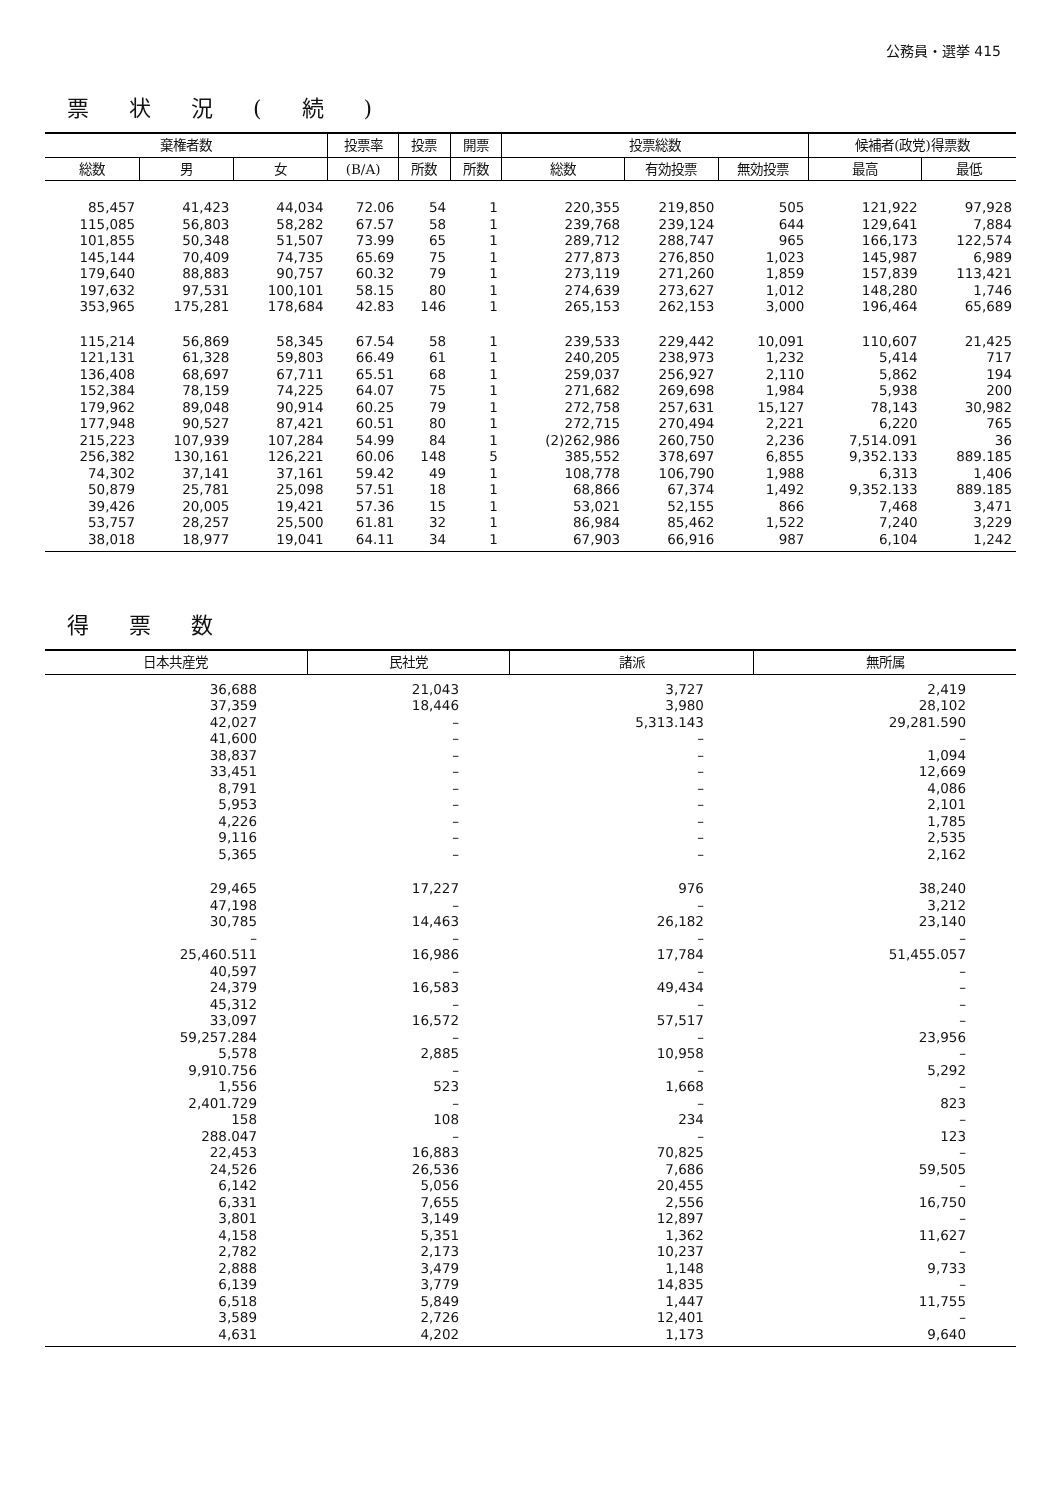公務員・選挙 415
票状況(続)
| 棄権者数 | | | 投票率 | 投票 | 開票 | 投票総数 | | | 候補者(政党)得票数 | |
| --- | --- | --- | --- | --- | --- | --- | --- | --- | --- | --- |
| 総数 | 男 | 女 | (B/A) | 所数 | 所数 | 総数 | 有効投票 | 無効投票 | 最高 | 最低 |
| 85,457 | 41,423 | 44,034 | 72.06 | 54 | 1 | 220,355 | 219,850 | 505 | 121,922 | 97,928 |
| 115,085 | 56,803 | 58,282 | 67.57 | 58 | 1 | 239,768 | 239,124 | 644 | 129,641 | 7,884 |
| 101,855 | 50,348 | 51,507 | 73.99 | 65 | 1 | 289,712 | 288,747 | 965 | 166,173 | 122,574 |
| 145,144 | 70,409 | 74,735 | 65.69 | 75 | 1 | 277,873 | 276,850 | 1,023 | 145,987 | 6,989 |
| 179,640 | 88,883 | 90,757 | 60.32 | 79 | 1 | 273,119 | 271,260 | 1,859 | 157,839 | 113,421 |
| 197,632 | 97,531 | 100,101 | 58.15 | 80 | 1 | 274,639 | 273,627 | 1,012 | 148,280 | 1,746 |
| 353,965 | 175,281 | 178,684 | 42.83 | 146 | 1 | 265,153 | 262,153 | 3,000 | 196,464 | 65,689 |
| 115,214 | 56,869 | 58,345 | 67.54 | 58 | 1 | 239,533 | 229,442 | 10,091 | 110,607 | 21,425 |
| 121,131 | 61,328 | 59,803 | 66.49 | 61 | 1 | 240,205 | 238,973 | 1,232 | 5,414 | 717 |
| 136,408 | 68,697 | 67,711 | 65.51 | 68 | 1 | 259,037 | 256,927 | 2,110 | 5,862 | 194 |
| 152,384 | 78,159 | 74,225 | 64.07 | 75 | 1 | 271,682 | 269,698 | 1,984 | 5,938 | 200 |
| 179,962 | 89,048 | 90,914 | 60.25 | 79 | 1 | 272,758 | 257,631 | 15,127 | 78,143 | 30,982 |
| 177,948 | 90,527 | 87,421 | 60.51 | 80 | 1 | 272,715 | 270,494 | 2,221 | 6,220 | 765 |
| 215,223 | 107,939 | 107,284 | 54.99 | 84 | 1 | (2)262,986 | 260,750 | 2,236 | 7,514.091 | 36 |
| 256,382 | 130,161 | 126,221 | 60.06 | 148 | 5 | 385,552 | 378,697 | 6,855 | 9,352.133 | 889.185 |
| 74,302 | 37,141 | 37,161 | 59.42 | 49 | 1 | 108,778 | 106,790 | 1,988 | 6,313 | 1,406 |
| 50,879 | 25,781 | 25,098 | 57.51 | 18 | 1 | 68,866 | 67,374 | 1,492 | 9,352.133 | 889.185 |
| 39,426 | 20,005 | 19,421 | 57.36 | 15 | 1 | 53,021 | 52,155 | 866 | 7,468 | 3,471 |
| 53,757 | 28,257 | 25,500 | 61.81 | 32 | 1 | 86,984 | 85,462 | 1,522 | 7,240 | 3,229 |
| 38,018 | 18,977 | 19,041 | 64.11 | 34 | 1 | 67,903 | 66,916 | 987 | 6,104 | 1,242 |
得票数
| 日本共産党 | 民社党 | 諸派 | 無所属 |
| --- | --- | --- | --- |
| 36,688 | 21,043 | 3,727 | 2,419 |
| 37,359 | 18,446 | 3,980 | 28,102 |
| 42,027 | – | 5,313.143 | 29,281.590 |
| 41,600 | – | – | – |
| 38,837 | – | – | 1,094 |
| 33,451 | – | – | 12,669 |
| 8,791 | – | – | 4,086 |
| 5,953 | – | – | 2,101 |
| 4,226 | – | – | 1,785 |
| 9,116 | – | – | 2,535 |
| 5,365 | – | – | 2,162 |
| 29,465 | 17,227 | 976 | 38,240 |
| 47,198 | – | – | 3,212 |
| 30,785 | 14,463 | 26,182 | 23,140 |
| – | – | – | – |
| 25,460.511 | 16,986 | 17,784 | 51,455.057 |
| 40,597 | – | – | – |
| 24,379 | 16,583 | 49,434 | – |
| 45,312 | – | – | – |
| 33,097 | 16,572 | 57,517 | – |
| 59,257.284 | – | – | 23,956 |
| 5,578 | 2,885 | 10,958 | – |
| 9,910.756 | – | – | 5,292 |
| 1,556 | 523 | 1,668 | – |
| 2,401.729 | – | – | 823 |
| 158 | 108 | 234 | – |
| 288.047 | – | – | 123 |
| 22,453 | 16,883 | 70,825 | – |
| 24,526 | 26,536 | 7,686 | 59,505 |
| 6,142 | 5,056 | 20,455 | – |
| 6,331 | 7,655 | 2,556 | 16,750 |
| 3,801 | 3,149 | 12,897 | – |
| 4,158 | 5,351 | 1,362 | 11,627 |
| 2,782 | 2,173 | 10,237 | – |
| 2,888 | 3,479 | 1,148 | 9,733 |
| 6,139 | 3,779 | 14,835 | – |
| 6,518 | 5,849 | 1,447 | 11,755 |
| 3,589 | 2,726 | 12,401 | – |
| 4,631 | 4,202 | 1,173 | 9,640 |